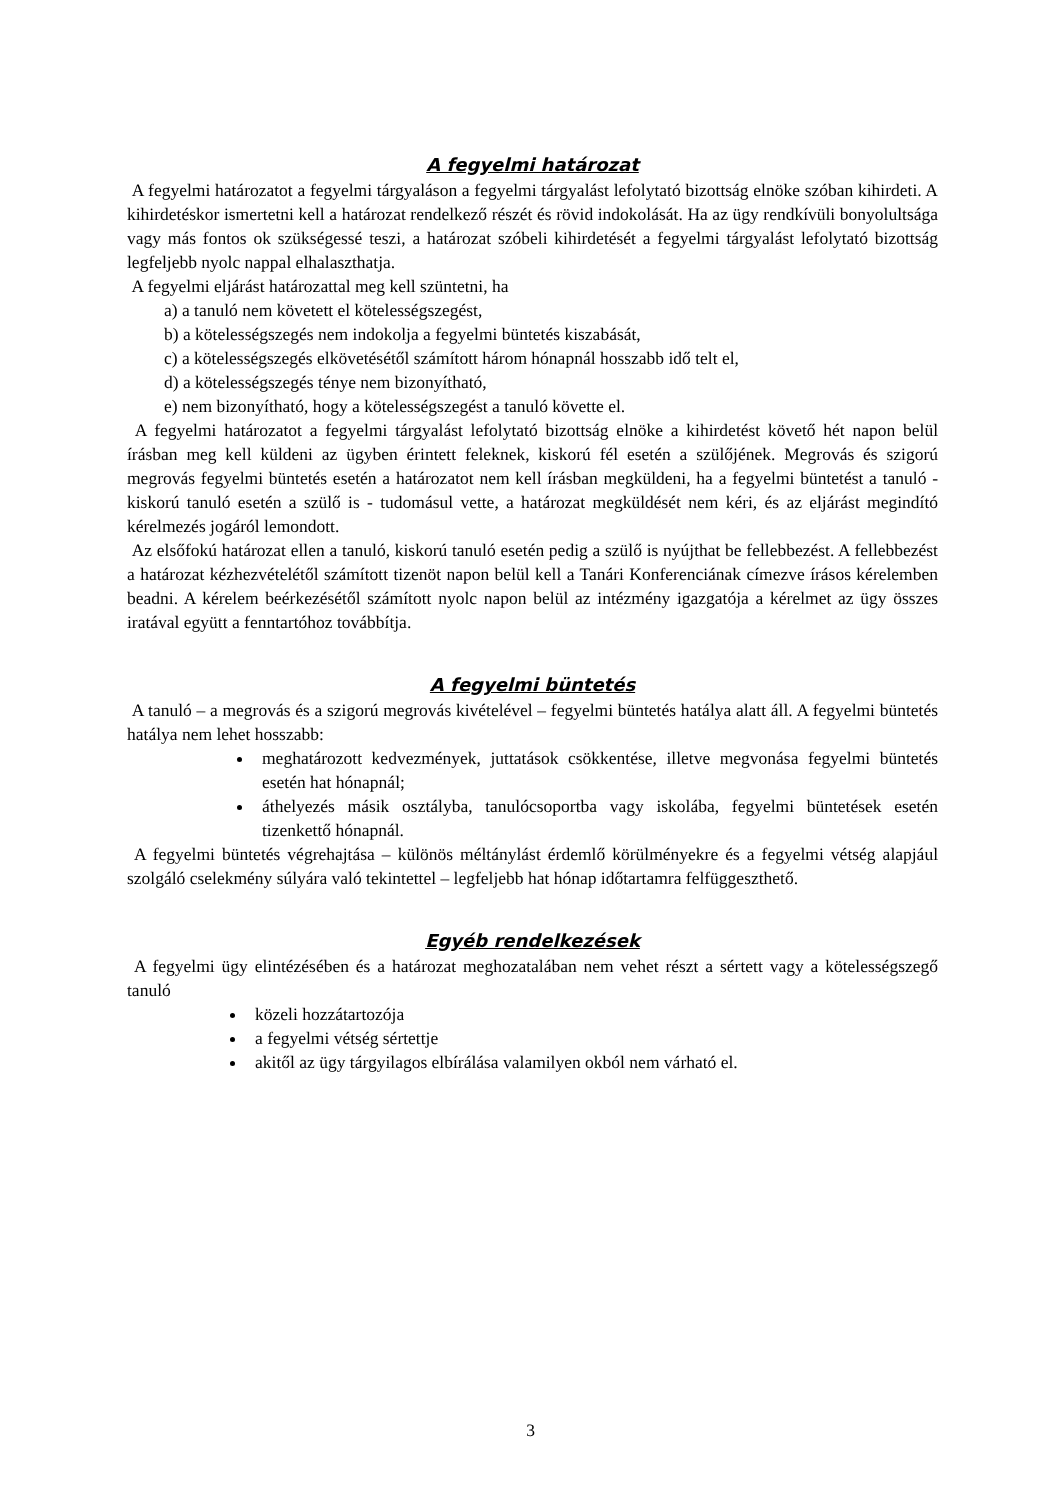A fegyelmi határozat
A fegyelmi határozatot a fegyelmi tárgyaláson a fegyelmi tárgyalást lefolytató bizottság elnöke szóban kihirdeti. A kihirdetéskor ismertetni kell a határozat rendelkező részét és rövid indokolását. Ha az ügy rendkívüli bonyolultsága vagy más fontos ok szükségessé teszi, a határozat szóbeli kihirdetését a fegyelmi tárgyalást lefolytató bizottság legfeljebb nyolc nappal elhalaszthatja.
A fegyelmi eljárást határozattal meg kell szüntetni, ha
a) a tanuló nem követett el kötelességszegést,
b) a kötelességszegés nem indokolja a fegyelmi büntetés kiszabását,
c) a kötelességszegés elkövetésétől számított három hónapnál hosszabb idő telt el,
d) a kötelességszegés ténye nem bizonyítható,
e) nem bizonyítható, hogy a kötelességszegést a tanuló követte el.
A fegyelmi határozatot a fegyelmi tárgyalást lefolytató bizottság elnöke a kihirdetést követő hét napon belül írásban meg kell küldeni az ügyben érintett feleknek, kiskorú fél esetén a szülőjének. Megrovás és szigorú megrovás fegyelmi büntetés esetén a határozatot nem kell írásban megküldeni, ha a fegyelmi büntetést a tanuló - kiskorú tanuló esetén a szülő is - tudomásul vette, a határozat megküldését nem kéri, és az eljárást megindító kérelmezés jogáról lemondott.
Az elsőfokú határozat ellen a tanuló, kiskorú tanuló esetén pedig a szülő is nyújthat be fellebbezést. A fellebbezést a határozat kézhezvételétől számított tizenöt napon belül kell a Tanári Konferenciának címezve írásos kérelemben beadni. A kérelem beérkezésétől számított nyolc napon belül az intézmény igazgatója a kérelmet az ügy összes iratával együtt a fenntartóhoz továbbítja.
A fegyelmi büntetés
A tanuló – a megrovás és a szigorú megrovás kivételével – fegyelmi büntetés hatálya alatt áll. A fegyelmi büntetés hatálya nem lehet hosszabb:
meghatározott kedvezmények, juttatások csökkentése, illetve megvonása fegyelmi büntetés esetén hat hónapnál;
áthelyezés másik osztályba, tanulócsoportba vagy iskolába, fegyelmi büntetések esetén tizenkettő hónapnál.
A fegyelmi büntetés végrehajtása – különös méltánylást érdemlő körülményekre és a fegyelmi vétség alapjául szolgáló cselekmény súlyára való tekintettel – legfeljebb hat hónap időtartamra felfüggeszthető.
Egyéb rendelkezések
A fegyelmi ügy elintézésében és a határozat meghozatalában nem vehet részt a sértett vagy a kötelességszegő tanuló
közeli hozzátartozója
a fegyelmi vétség sértettje
akitől az ügy tárgyilagos elbírálása valamilyen okból nem várható el.
3